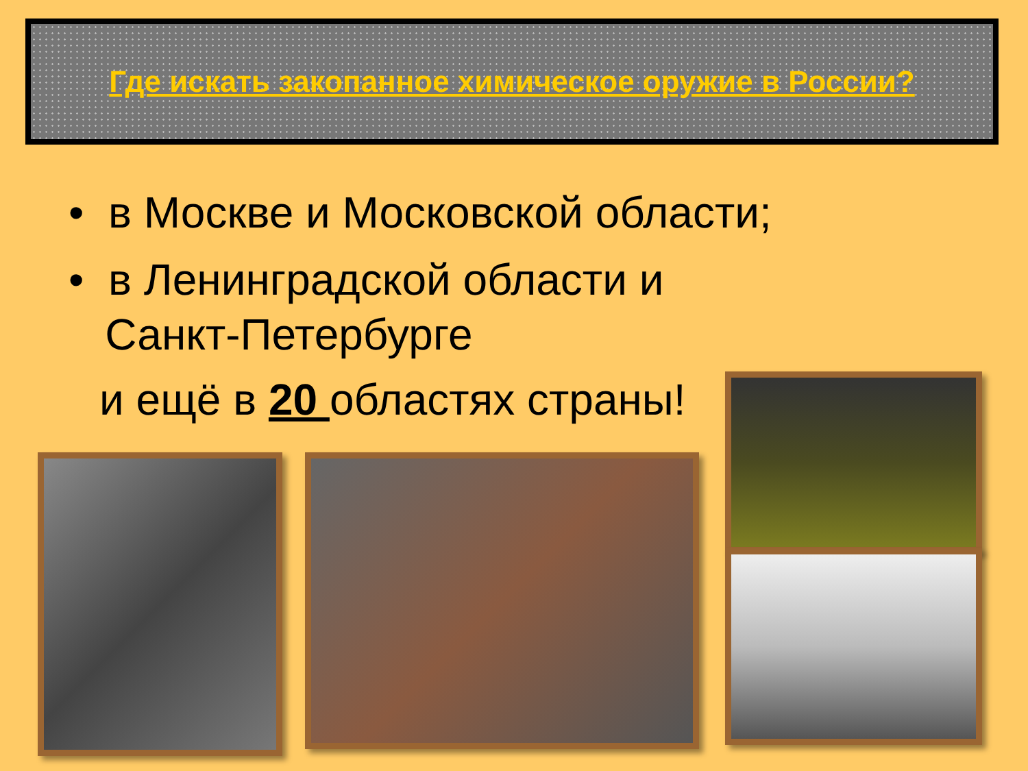Где искать закопанное химическое оружие в России?
• в Москве и Московской области;
• в Ленинградской области и
Санкт-Петербурге
и ещё в 20 областях страны!